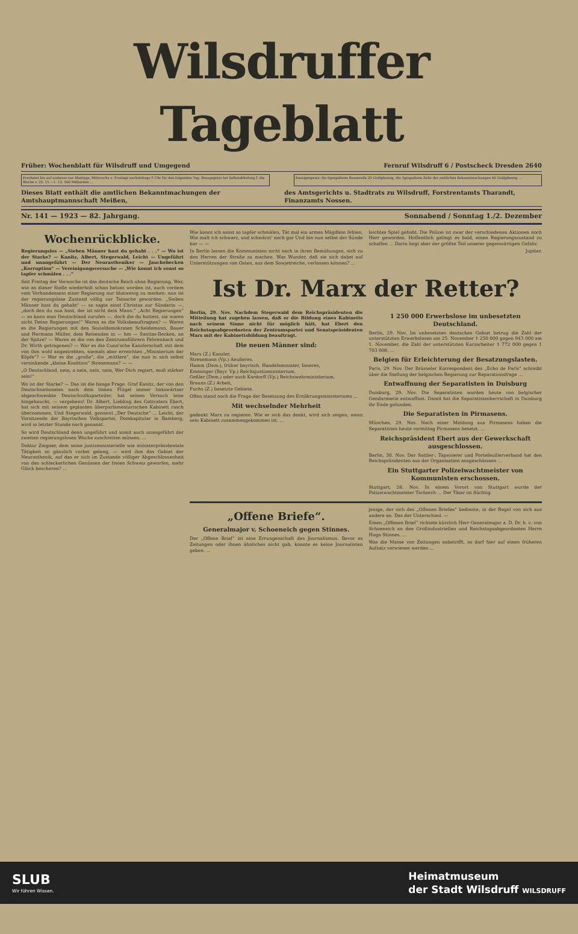Wilsdruffer Tageblatt
Früher: Wochenblatt für Wilsdruff und Umgegend Fernruf Wilsdruff 6 / Postscheck Dresden 2640
Erscheint bis auf weiteres nur Montags, Mittwochs u. Freitags nachmittags 5 Uhr für den folgenden Tag. Bezugspreis bei Selbstabholung f. die Woche v. 25. 11.—1. 12. 500 Milliarden ...
Anzeigenpreis: die 6gespaltene Raumzeile 20 Goldpfennig, die 3gespaltene Zeile der amtlichen Bekanntmachungen 40 Goldpfennig ...
Dieses Blatt enthält die amtlichen Bekanntmachungen der Amtshauptmannschaft Meißen, des Amtsgerichts u. Stadtrats zu Wilsdruff, Forstrentamts Tharandt, Finanzamts Nossen.
Nr. 141 — 1923 — 82. Jahrgang. Sonnabend / Sonntag 1./2. Dezember
Wochenrückblicke.
Regierungslos — „Sieben Männer hast du gehabt . . .“ — Wo ist der Starke? — Kanitz, Albert, Stegerwald, Leicht — Ungeführt und unangeführt — Der Neurastheniker — Jauchebecken „Korruption“ — Vereinigungsversuche — „Wie konnt ich sonst so tapfer schmälen . . .“
Seit Freitag der Vorwoche ist das deutsche Reich ohne Regierung. War, wie an dieser Stelle wiederholt schon betont worden ist, auch vordem vom Vorhandensein einer Regierung nur blutwenig zu merken: nun ist der regierungslose Zustand völlig zur Tatsache geworden. „Sieben Männer hast du gehabt“ — so sagte einst Christus zur Sünderin —, „doch den du nun hast, der ist nicht dein Mann.“ „Acht Regierungen“ — so kann man Deutschland zurufen —, doch die du hattest, sie waren nicht Deine Regierungen!“ Waren es die Volksbeauftragten? — Waren es die Regierungen mit den Sozialdemokraten Scheidemann, Bauer und Hermann Müller, dem Reisenden in — hm — Sanitas-Becken, an der Spitze? — Waren es die von den Zentrumsführern Fehrenbach und Dr. Wirth getragenen? — War es die Cuno'sche Kanzlerschaft mit dem von ihm wohl angestrebten, niemals aber erreichten „Ministerium der Köpfe“? — War es die „große“, die „mittlere“, die nun in sich selbst versinkende „kleine Koalition“ Stresemann? — —
„O Deutschland, nein, o nein, nein, nein, Wer Dich regiert, muß stärker sein!“
Wo ist der Starke? — Das ist die bange Frage. Graf Kanitz, der von den Deutschnationalen nach dem linken Flügel immer linkswärtser abgeschwenkte Deutschvolksparteiler, hat seinen Versuch leise hingehaucht, — vergebens! Dr. Albert, Liebling des Gottvaters Ebert, hat sich mit seinem geplanten überparlamentarischen Kabinett rasch übernommen. Und Stegerwald, genannt „Der Deutsche“ ... Leicht, der Vorsitzende der Bayrischen Volkspartei, Domkapitular in Bamberg, wird in letzter Stunde noch genannt.
So wird Deutschland denn ungeführt und somit auch unangeführt der zweiten regierungslosen Woche zuschreiten müssen. ...
Doktor Zeigner, dem seine justizministerielle wie ministerpräsidentale Tätigkeit so gänzlich vorbei gelang, — wird ihm das Gebiet der Neurasthenik, auf das er sich im Zustande völliger Abgeschlossenheit von den schleckerlichen Genüssen der freien Schweiz geworfen, mehr Glück bescheren? ...
Wie konnt ich sonst so tapfer schmälen, Tät mal ein armes Mägdlein fehlen, Wie malt ich schwarz, und schwärzt' noch gar Und bin nun selbst der Sünde bar — —
In Berlin lassen die Kommunisten nicht nach in ihren Bemühungen, sich zu den Herren der Straße zu machen. Was Wunder, daß sie sich dabei auf Unterstützungen von Osten, aus dem Sowjetreiche, verlassen können? ...
leichtes Spiel gehabt. Die Polizei ist zwar der verschiedenen Aktionen noch Herr geworden. Hoffentlich gelingt es bald, einen Regierungszustand zu schaffen ... Darin liegt aber der größte Teil unserer gegenwärtigen Gefahr.
Jupiter.
Ist Dr. Marx der Retter?
Berlin, 29. Nov. Nachdem Stegerwald dem Reichspräsidenten die Mitteilung hat zugehen lassen, daß er die Bildung eines Kabinetts nach seinem Sinne nicht für möglich hält, hat Ebert den Reichstagsabgeordneten der Zentrumspartei und Senatspräsidenten Marx mit der Kabinettsbildung beauftragt.
Die neuen Männer sind:
Marx (Z.) Kanzler,
Stresemann (Vp.) Aeußeres,
Hamm (Dem.), früher bayrisch. Handelsminister, Inneres,
Emminger (Bayr. Vp.) Reichsjustizministerium,
Geßler (Dem.) oder auch Kardorff (Vp.) Reichswehrministerium,
Brauns (Z.) Arbeit,
Fuchs (Z.) besetzte Gebiete.
Offen stand noch die Frage der Besetzung des Ernährungsministeriums ...
Mit wechselnder Mehrheit
gedenkt Marx zu regieren. Wie er sich das denkt, wird sich zeigen, wenn sein Kabinett zusammengekommen ist. ...
1 250 000 Erwerbslose im unbesetzten Deutschland.
Berlin, 29. Nov. Im unbesetzten deutschen Gebiet betrug die Zahl der unterstützten Erwerbslosen am 25. November 1 250 000 gegen 943 000 am 1. November, die Zahl der unterstützten Kurzarbeiter 1 772 000 gegen 1 703 000. ...
Belgien für Erleichterung der Besatzungslasten.
Paris, 29. Nov. Der Brüsseler Korrespondent des „Echo de Paris“ schreibt über die Stellung der belgischen Regierung zur Reparationsfrage ...
Entwaffnung der Separatisten in Duisburg
Duisburg, 29. Nov. Die Separatisten wurden heute von belgischer Gendarmerie entwaffnet. Damit hat die Separatistenherrschaft in Duisburg ihr Ende gefunden.
Die Separatisten in Pirmasens.
München, 29. Nov. Nach einer Meldung aus Pirmasens haben die Separatisten heute vormittag Pirmasens besetzt. ...
Reichspräsident Ebert aus der Gewerkschaft ausgeschlossen.
Berlin, 30. Nov. Der Sattler-, Tapezierer und Portefeuillerverband hat den Reichspräsidenten aus der Organisation ausgeschlossen ...
Ein Stuttgarter Polizeiwachtmeister von Kommunisten erschossen.
Stuttgart, 28. Nov. In einem Vorort von Stuttgart wurde der Polizeiwachtmeister Tscherch ... Der Täter ist flüchtig.
„Offene Briefe“.
Generalmajor v. Schoeneich gegen Stinnes.
Der „Offene Brief“ ist eine Errungenschaft des Journalismus. Bevor es Zeitungen oder ihnen ähnliches nicht gab, konnte es keine Journalisten geben. ...
jenige, der sich des „Offenen Briefes“ bediente, in der Regel von sich aus andere an. Das der Unterschied. —
Einen „Offenen Brief“ richtete kürzlich Herr Generalmajor a. D. Dr. h. c. von Schoeneich an den Großindustriellen und Reichstagsabgeordneten Herrn Hugo Stinnes. ...
Was die Masse von Zeitungen anbetrifft, so darf hier auf einen früheren Aufsatz verwiesen werden ...
SLUB
Wir führen Wissen.
Heimatmuseum
der Stadt Wilsdruff WILSDRUFF